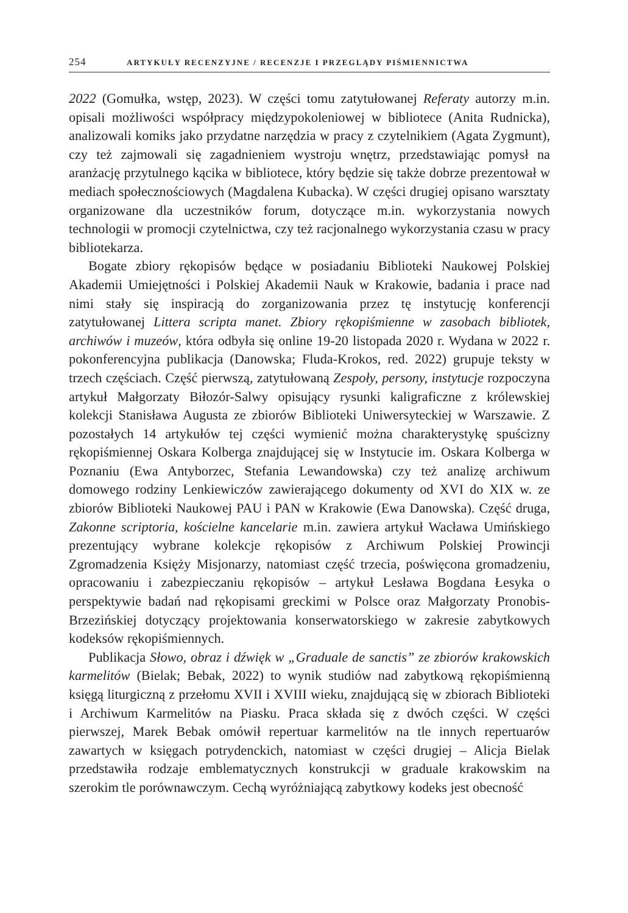254 ARTYKUŁY RECENZYJNE / RECENZJE I PRZEGLĄDY PIŚMIENNICTWA
2022 (Gomułka, wstęp, 2023). W części tomu zatytułowanej Referaty autorzy m.in. opisali możliwości współpracy międzypokoleniowej w bibliotece (Anita Rudnicka), analizowali komiks jako przydatne narzędzia w pracy z czytelnikiem (Agata Zygmunt), czy też zajmowali się zagadnieniem wystroju wnętrz, przedstawiając pomysł na aranżację przytulnego kącika w bibliotece, który będzie się także dobrze prezentował w mediach społecznościowych (Magdalena Kubacka). W części drugiej opisano warsztaty organizowane dla uczestników forum, dotyczące m.in. wykorzystania nowych technologii w promocji czytelnictwa, czy też racjonalnego wykorzystania czasu w pracy bibliotekarza.
Bogate zbiory rękopisów będące w posiadaniu Biblioteki Naukowej Polskiej Akademii Umiejętności i Polskiej Akademii Nauk w Krakowie, badania i prace nad nimi stały się inspiracją do zorganizowania przez tę instytucję konferencji zatytułowanej Littera scripta manet. Zbiory rękopiśmienne w zasobach bibliotek, archiwów i muzeów, która odbyła się online 19-20 listopada 2020 r. Wydana w 2022 r. pokonferencyjna publikacja (Danowska; Fluda-Krokos, red. 2022) grupuje teksty w trzech częściach. Część pierwszą, zatytułowaną Zespoły, persony, instytucje rozpoczyna artykuł Małgorzaty Biłozór-Salwy opisujący rysunki kaligraficzne z królewskiej kolekcji Stanisława Augusta ze zbiorów Biblioteki Uniwersyteckiej w Warszawie. Z pozostałych 14 artykułów tej części wymienić można charakterystykę spuścizny rękopiśmiennej Oskara Kolberga znajdującej się w Instytucie im. Oskara Kolberga w Poznaniu (Ewa Antyborzec, Stefania Lewandowska) czy też analizę archiwum domowego rodziny Lenkiewiczów zawierającego dokumenty od XVI do XIX w. ze zbiorów Biblioteki Naukowej PAU i PAN w Krakowie (Ewa Danowska). Część druga, Zakonne scriptoria, kościelne kancelarie m.in. zawiera artykuł Wacława Umińskiego prezentujący wybrane kolekcje rękopisów z Archiwum Polskiej Prowincji Zgromadzenia Księży Misjonarzy, natomiast część trzecia, poświęcona gromadzeniu, opracowaniu i zabezpieczaniu rękopisów – artykuł Lesława Bogdana Łesyka o perspektywie badań nad rękopisami greckimi w Polsce oraz Małgorzaty Pronobis-Brzezińskiej dotyczący projektowania konserwatorskiego w zakresie zabytkowych kodeksów rękopiśmiennych.
Publikacja Słowo, obraz i dźwięk w „Graduale de sanctis” ze zbiorów krakowskich karmelitów (Bielak; Bebak, 2022) to wynik studiów nad zabytkową rękopiśmienną księgą liturgiczną z przełomu XVII i XVIII wieku, znajdującą się w zbiorach Biblioteki i Archiwum Karmelitów na Piasku. Praca składa się z dwóch części. W części pierwszej, Marek Bebak omówił repertuar karmelitów na tle innych repertuarów zawartych w księgach potrydenckich, natomiast w części drugiej – Alicja Bielak przedstawiła rodzaje emblematycznych konstrukcji w graduale krakowskim na szerokim tle porównawczym. Cechą wyróżniającą zabytkowy kodeks jest obecność